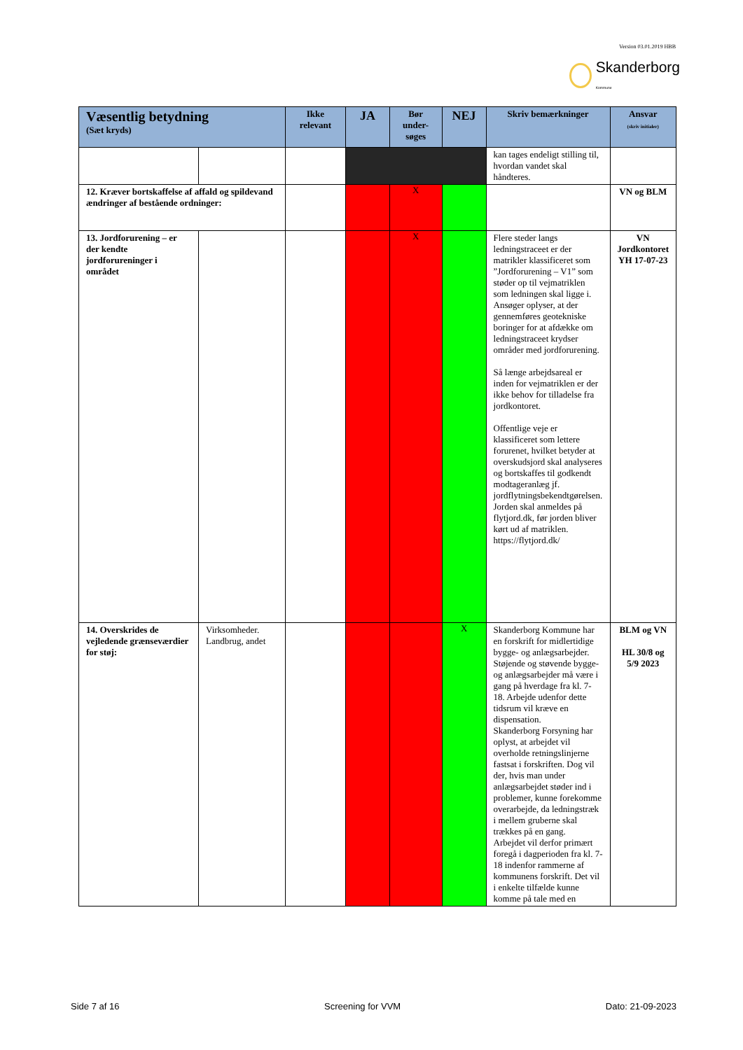Version 03.01.2019 HBB
Skanderborg
Kommune
| Væsentlig betydning (Sæt kryds) | | Ikke relevant | JA | Bør under-søges | NEJ | Skriv bemærkninger | Ansvar (skriv initialer) |
| --- | --- | --- | --- | --- | --- | --- | --- |
| | | | | | | kan tages endeligt stilling til, hvordan vandet skal håndteres. | |
| 12. Kræver bortskaffelse af affald og spildevand ændringer af bestående ordninger: | | | | X | | | VN og BLM |
| 13. Jordforurening – er der kendte jordforureninger i området | | | | X | | Flere steder langs ledningstraceet er der matrikler klassificeret som ”Jordforurening – V1” som støder op til vejmatriklen som ledningen skal ligge i. Ansøger oplyser, at der gennemføres geotekniske boringer for at afdække om ledningstraceet krydser områder med jordforurening. Så længe arbejdsareal er inden for vejmatriklen er der ikke behov for tilladelse fra jordkontoret. Offentlige veje er klassificeret som lettere forurenet, hvilket betyder at overskudsjord skal analyseres og bortskaffes til godkendt modtageranlæg jf. jordflytningsbekendtgørelsen. Jorden skal anmeldes på flytjord.dk, før jorden bliver kørt ud af matriklen. https://flytjord.dk/ | VN Jordkontoret YH 17-07-23 |
| 14. Overskrides de vejledende grænseværdier for støj: | Virksomheder. Landbrug, andet | | | | X | Skanderborg Kommune har en forskrift for midlertidige bygge- og anlægsarbejder. Støjende og støvende bygge- og anlægsarbejder må være i gang på hverdage fra kl. 7-18. Arbejde udenfor dette tidsrum vil kræve en dispensation. Skanderborg Forsyning har oplyst, at arbejdet vil overholde retningslinjerne fastsat i forskriften. Dog vil der, hvis man under anlægsarbejdet støder ind i problemer, kunne forekomme overarbejde, da ledningstræk i mellem gruberne skal trækkes på en gang. Arbejdet vil derfor primært foregå i dagperioden fra kl. 7-18 indenfor rammerne af kommunens forskrift. Det vil i enkelte tilfælde kunne komme på tale med en | BLM og VN HL 30/8 og 5/9 2023 |
Side 7 af 16 Screening for VVM Dato: 21-09-2023